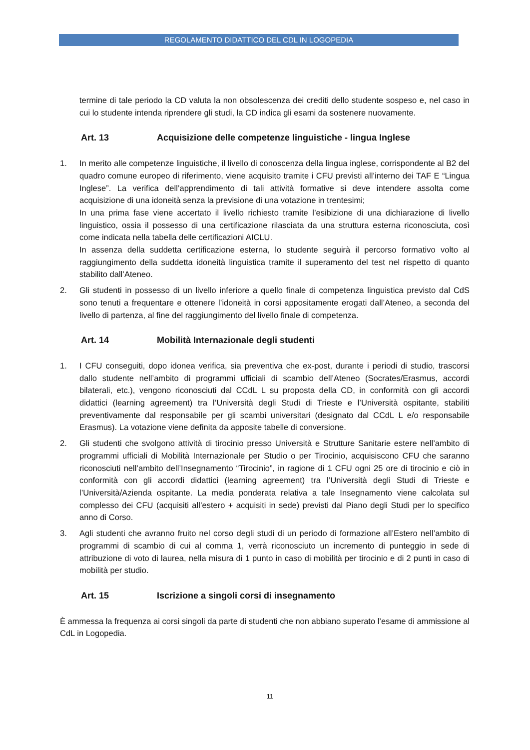REGOLAMENTO DIDATTICO DEL CDL IN LOGOPEDIA
termine di tale periodo la CD valuta la non obsolescenza dei crediti dello studente sospeso e, nel caso in cui lo studente intenda riprendere gli studi, la CD indica gli esami da sostenere nuovamente.
Art. 13 Acquisizione delle competenze linguistiche - lingua Inglese
1. In merito alle competenze linguistiche, il livello di conoscenza della lingua inglese, corrispondente al B2 del quadro comune europeo di riferimento, viene acquisito tramite i CFU previsti all’interno dei TAF E “Lingua Inglese”. La verifica dell’apprendimento di tali attività formative si deve intendere assolta come acquisizione di una idoneità senza la previsione di una votazione in trentesimi;
In una prima fase viene accertato il livello richiesto tramite l’esibizione di una dichiarazione di livello linguistico, ossia il possesso di una certificazione rilasciata da una struttura esterna riconosciuta, così come indicata nella tabella delle certificazioni AICLU.
In assenza della suddetta certificazione esterna, lo studente seguirà il percorso formativo volto al raggiungimento della suddetta idoneità linguistica tramite il superamento del test nel rispetto di quanto stabilito dall’Ateneo.
2. Gli studenti in possesso di un livello inferiore a quello finale di competenza linguistica previsto dal CdS sono tenuti a frequentare e ottenere l’idoneità in corsi appositamente erogati dall’Ateneo, a seconda del livello di partenza, al fine del raggiungimento del livello finale di competenza.
Art. 14 Mobilità Internazionale degli studenti
1. I CFU conseguiti, dopo idonea verifica, sia preventiva che ex-post, durante i periodi di studio, trascorsi dallo studente nell’ambito di programmi ufficiali di scambio dell’Ateneo (Socrates/Erasmus, accordi bilaterali, etc.), vengono riconosciuti dal CCdL L su proposta della CD, in conformità con gli accordi didattici (learning agreement) tra l’Università degli Studi di Trieste e l’Università ospitante, stabiliti preventivamente dal responsabile per gli scambi universitari (designato dal CCdL L e/o responsabile Erasmus). La votazione viene definita da apposite tabelle di conversione.
2. Gli studenti che svolgono attività di tirocinio presso Università e Strutture Sanitarie estere nell’ambito di programmi ufficiali di Mobilità Internazionale per Studio o per Tirocinio, acquisiscono CFU che saranno riconosciuti nell’ambito dell’Insegnamento “Tirocinio”, in ragione di 1 CFU ogni 25 ore di tirocinio e ciò in conformità con gli accordi didattici (learning agreement) tra l’Università degli Studi di Trieste e l’Università/Azienda ospitante. La media ponderata relativa a tale Insegnamento viene calcolata sul complesso dei CFU (acquisiti all’estero + acquisiti in sede) previsti dal Piano degli Studi per lo specifico anno di Corso.
3. Agli studenti che avranno fruito nel corso degli studi di un periodo di formazione all’Estero nell’ambito di programmi di scambio di cui al comma 1, verrà riconosciuto un incremento di punteggio in sede di attribuzione di voto di laurea, nella misura di 1 punto in caso di mobilità per tirocinio e di 2 punti in caso di mobilità per studio.
Art. 15 Iscrizione a singoli corsi di insegnamento
È ammessa la frequenza ai corsi singoli da parte di studenti che non abbiano superato l’esame di ammissione al CdL in Logopedia.
11